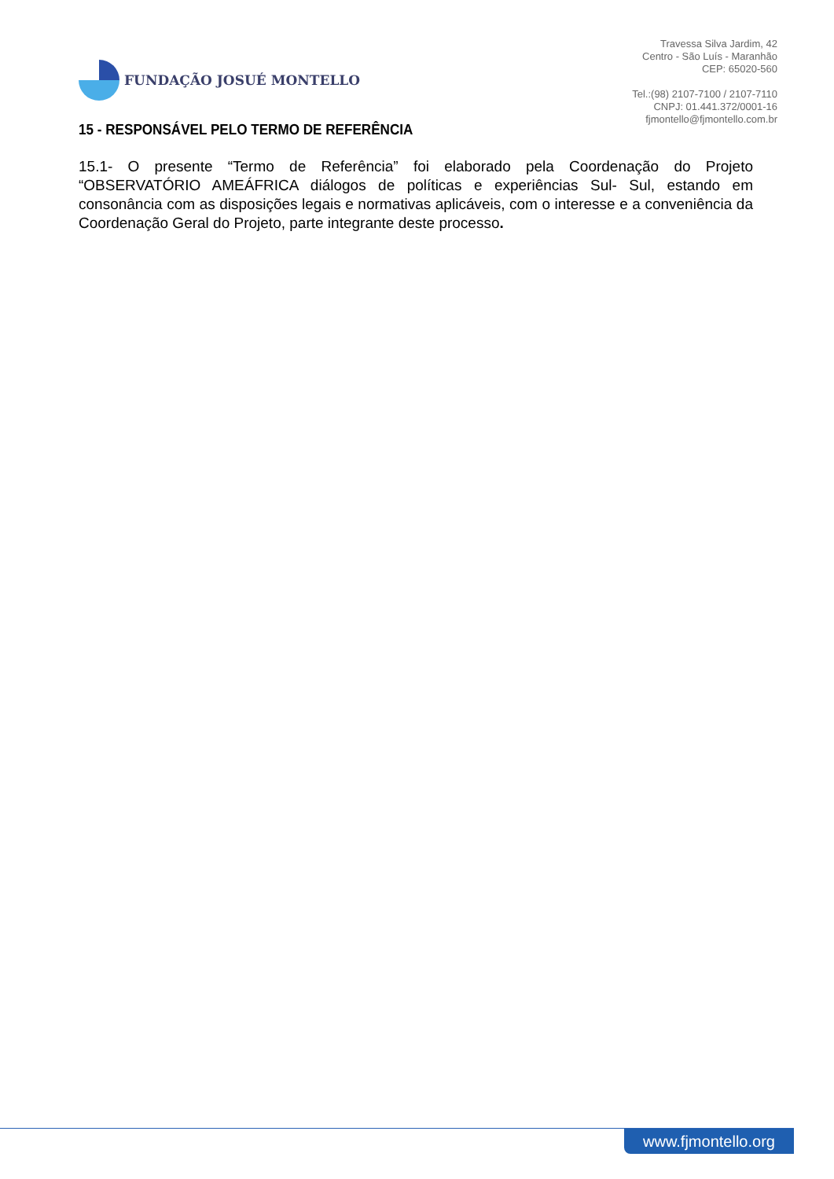FUNDAÇÃO JOSUÉ MONTELLO
Travessa Silva Jardim, 42
Centro - São Luís - Maranhão
CEP: 65020-560
Tel.:(98) 2107-7100 / 2107-7110
CNPJ: 01.441.372/0001-16
fjmontello@fjmontello.com.br
15 - RESPONSÁVEL PELO TERMO DE REFERÊNCIA
15.1- O presente “Termo de Referência” foi elaborado pela Coordenação do Projeto “OBSERVATÓRIO AMEÁFRICA diálogos de políticas e experiências Sul- Sul, estando em consonância com as disposições legais e normativas aplicáveis, com o interesse e a conveniência da Coordenação Geral do Projeto, parte integrante deste processo.
www.fjmontello.org